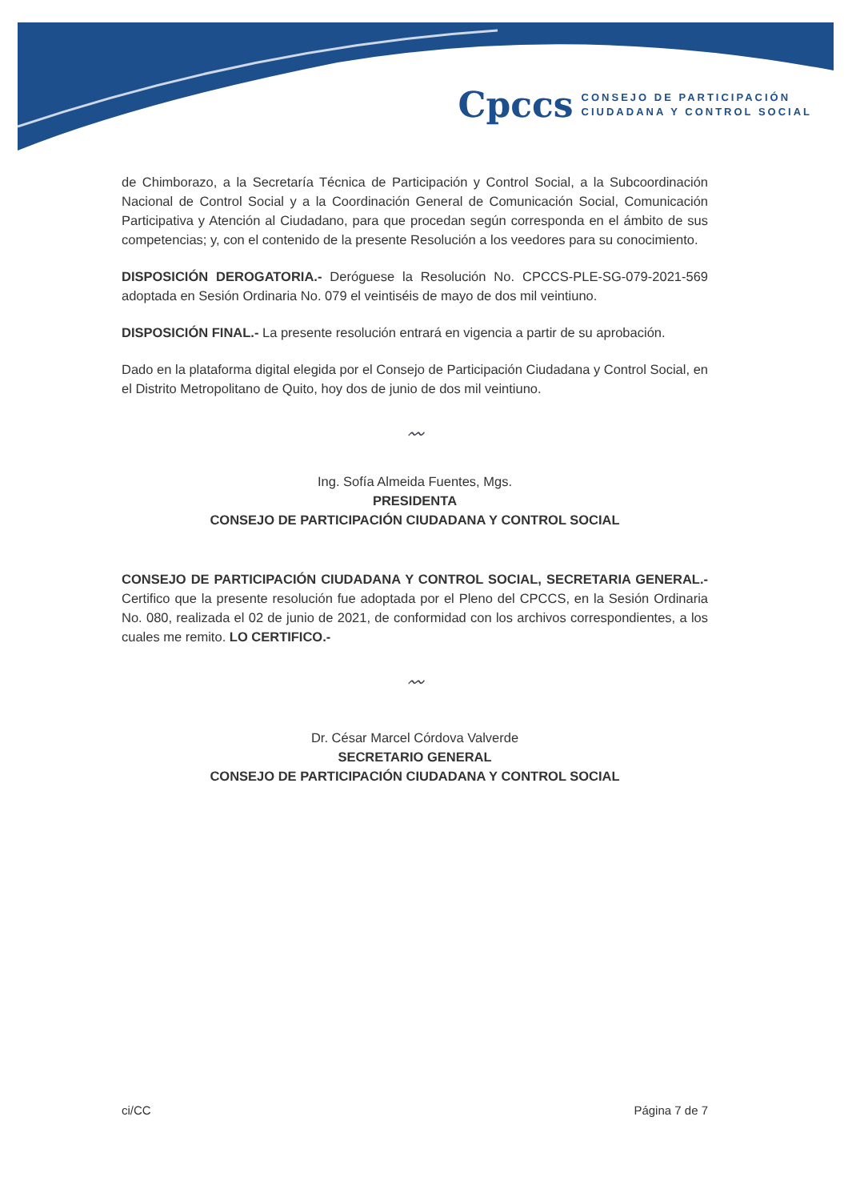Cpccs
CONSEJO DE PARTICIPACIÓN
CIUDADANA Y CONTROL SOCIAL
de Chimborazo, a la Secretaría Técnica de Participación y Control Social, a la Subcoordinación Nacional de Control Social y a la Coordinación General de Comunicación Social, Comunicación Participativa y Atención al Ciudadano, para que procedan según corresponda en el ámbito de sus competencias; y, con el contenido de la presente Resolución a los veedores para su conocimiento.
DISPOSICIÓN DEROGATORIA.- Deróguese la Resolución No. CPCCS-PLE-SG-079-2021-569 adoptada en Sesión Ordinaria No. 079 el veintiséis de mayo de dos mil veintiuno.
DISPOSICIÓN FINAL.- La presente resolución entrará en vigencia a partir de su aprobación.
Dado en la plataforma digital elegida por el Consejo de Participación Ciudadana y Control Social, en el Distrito Metropolitano de Quito, hoy dos de junio de dos mil veintiuno.
〰
Ing. Sofía Almeida Fuentes, Mgs.
PRESIDENTA
CONSEJO DE PARTICIPACIÓN CIUDADANA Y CONTROL SOCIAL
CONSEJO DE PARTICIPACIÓN CIUDADANA Y CONTROL SOCIAL, SECRETARIA GENERAL.- Certifico que la presente resolución fue adoptada por el Pleno del CPCCS, en la Sesión Ordinaria No. 080, realizada el 02 de junio de 2021, de conformidad con los archivos correspondientes, a los cuales me remito. LO CERTIFICO.-
〰
Dr. César Marcel Córdova Valverde
SECRETARIO GENERAL
CONSEJO DE PARTICIPACIÓN CIUDADANA Y CONTROL SOCIAL
ci/CC Página 7 de 7